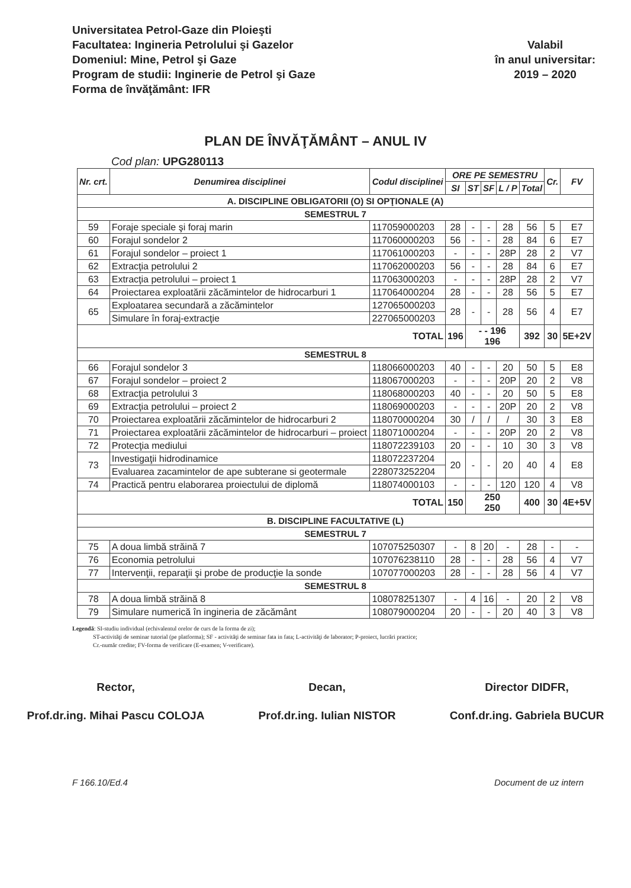Universitatea Petrol-Gaze din Ploieşti
Facultatea: Ingineria Petrolului şi Gazelor
Domeniul: Mine, Petrol şi Gaze
Program de studii: Inginerie de Petrol şi Gaze
Forma de învăţământ: IFR
Valabil
în anul universitar:
2019 – 2020
PLAN DE ÎNVĂŢĂMÂNT – ANUL IV
Cod plan: UPG280113
| Nr. crt. | Denumirea disciplinei | Codul disciplinei | ORE PE SEMESTRU | | | | | Cr. | FV |
| --- | --- | --- | --- | --- | --- | --- | --- | --- | --- |
| | | | SI | ST | SF | L / P | Total | | |
| A. DISCIPLINE OBLIGATORII (O) SI OPŢIONALE (A) | | | | | | | | | |
| SEMESTRUL 7 | | | | | | | | | |
| 59 | Foraje speciale şi foraj marin | 117059000203 | 28 | - | - | 28 | 56 | 5 | E7 |
| 60 | Forajul sondelor 2 | 117060000203 | 56 | - | - | 28 | 84 | 6 | E7 |
| 61 | Forajul sondelor – proiect 1 | 117061000203 | - | - | - | 28P | 28 | 2 | V7 |
| 62 | Extracţia petrolului 2 | 117062000203 | 56 | - | - | 28 | 84 | 6 | E7 |
| 63 | Extracţia petrolului – proiect 1 | 117063000203 | - | - | - | 28P | 28 | 2 | V7 |
| 64 | Proiectarea exploatării zăcămintelor de hidrocarburi 1 | 117064000204 | 28 | - | - | 28 | 56 | 5 | E7 |
| 65 | Exploatarea secundară a zăcămintelor | 127065000203 | 28 | - | - | 28 | 56 | 4 | E7 |
| | Simulare în foraj-extracţie | 227065000203 | | | | | | | |
| TOTAL | | | 196 | - - 196 196 | | | 392 | 30 | 5E+2V |
| SEMESTRUL 8 | | | | | | | | | |
| 66 | Forajul sondelor 3 | 118066000203 | 40 | - | - | 20 | 50 | 5 | E8 |
| 67 | Forajul sondelor – proiect 2 | 118067000203 | - | - | - | 20P | 20 | 2 | V8 |
| 68 | Extracţia petrolului 3 | 118068000203 | 40 | - | - | 20 | 50 | 5 | E8 |
| 69 | Extracţia petrolului – proiect 2 | 118069000203 | - | - | - | 20P | 20 | 2 | V8 |
| 70 | Proiectarea exploatării zăcămintelor de hidrocarburi 2 | 118070000204 | 30 | / | / | / | 30 | 3 | E8 |
| 71 | Proiectarea exploatării zăcămintelor de hidrocarburi – proiect | 118071000204 | - | - | - | 20P | 20 | 2 | V8 |
| 72 | Protecţia mediului | 118072239103 | 20 | - | - | 10 | 30 | 3 | V8 |
| 73 | Investigaţii hidrodinamice | 118072237204 | 20 | - | - | 20 | 40 | 4 | E8 |
| | Evaluarea zacamintelor de ape subterane si geotermale | 228073252204 | | | | | | | |
| 74 | Practică pentru elaborarea proiectului de diplomă | 118074000103 | - | - | - | 120 | 120 | 4 | V8 |
| TOTAL | | | 150 | 250 250 | | | 400 | 30 | 4E+5V |
| B. DISCIPLINE FACULTATIVE (L) | | | | | | | | | |
| SEMESTRUL 7 | | | | | | | | | |
| 75 | A doua limbă străină 7 | 107075250307 | - | 8 | 20 | - | 28 | - | - |
| 76 | Economia petrolului | 107076238110 | 28 | - | - | 28 | 56 | 4 | V7 |
| 77 | Intervenţii, reparaţii şi probe de producţie la sonde | 107077000203 | 28 | - | - | 28 | 56 | 4 | V7 |
| SEMESTRUL 8 | | | | | | | | | |
| 78 | A doua limbă străină 8 | 108078251307 | - | 4 | 16 | - | 20 | 2 | V8 |
| 79 | Simulare numerică în ingineria de zăcământ | 108079000204 | 20 | - | - | 20 | 40 | 3 | V8 |
Legendă: SI-studiu individual (echivalentul orelor de curs de la forma de zi);
ST-activităţi de seminar tutorial (pe platforma); SF - activităţi de seminar fata in fata; L-activităţi de laborator; P-proiect, lucrări practice;
Cr.-număr credite; FV-forma de verificare (E-examen; V-verificare).
Rector,
Prof.dr.ing. Mihai Pascu COLOJA
Decan,
Prof.dr.ing. Iulian NISTOR
Director DIDFR,
Conf.dr.ing. Gabriela BUCUR
F 166.10/Ed.4 Document de uz intern